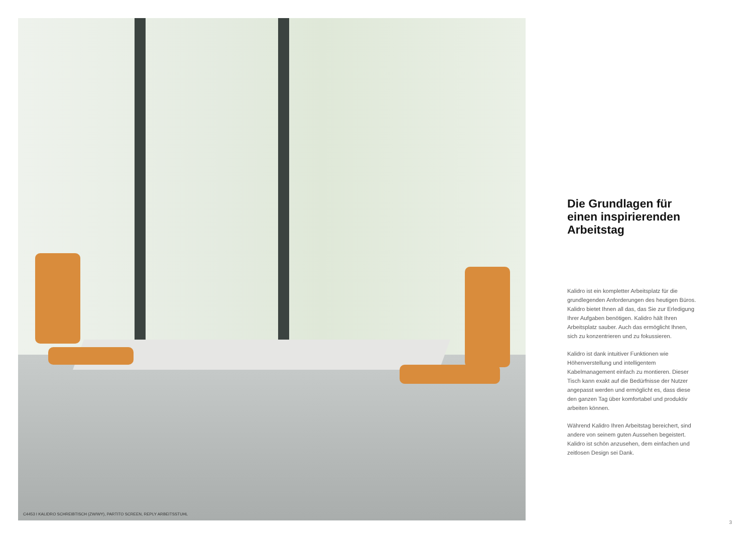C4453 I KALIDRO SCHREIBTISCH (ZW/WY), PARTITO SCREEN, REPLY ARBEITSSTUHL
Die Grundlagen für einen inspirierenden Arbeitstag
Kalidro ist ein kompletter Arbeitsplatz für die grundlegenden Anforderungen des heutigen Büros. Kalidro bietet Ihnen all das, das Sie zur Erledigung Ihrer Aufgaben benötigen. Kalidro hält Ihren Arbeitsplatz sauber. Auch das ermöglicht Ihnen, sich zu konzentrieren und zu fokussieren.
Kalidro ist dank intuitiver Funktionen wie Höhenverstellung und intelligentem Kabelmanagement einfach zu montieren. Dieser Tisch kann exakt auf die Bedürfnisse der Nutzer angepasst werden und ermöglicht es, dass diese den ganzen Tag über komfortabel und produktiv arbeiten können.
Während Kalidro Ihren Arbeitstag bereichert, sind andere von seinem guten Aussehen begeistert. Kalidro ist schön anzusehen, dem einfachen und zeitlosen Design sei Dank.
3